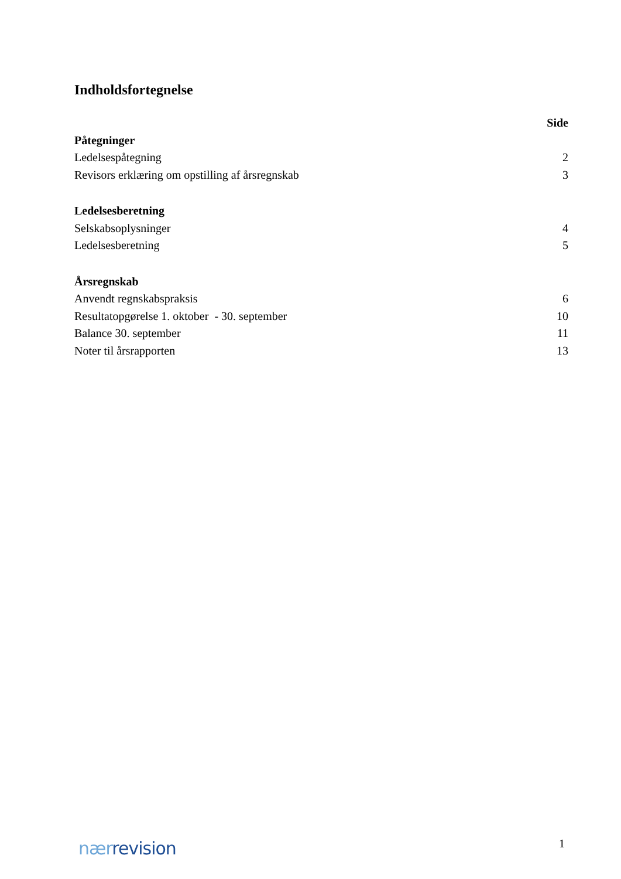Indholdsfortegnelse
| | Side |
| Påtegninger | |
| Ledelsespåtegning | 2 |
| Revisors erklæring om opstilling af årsregnskab | 3 |
| Ledelsesberetning | |
| Selskabsoplysninger | 4 |
| Ledelsesberetning | 5 |
| Årsregnskab | |
| Anvendt regnskabspraksis | 6 |
| Resultatopgørelse 1. oktober - 30. september | 10 |
| Balance 30. september | 11 |
| Noter til årsrapporten | 13 |
nær revision 1